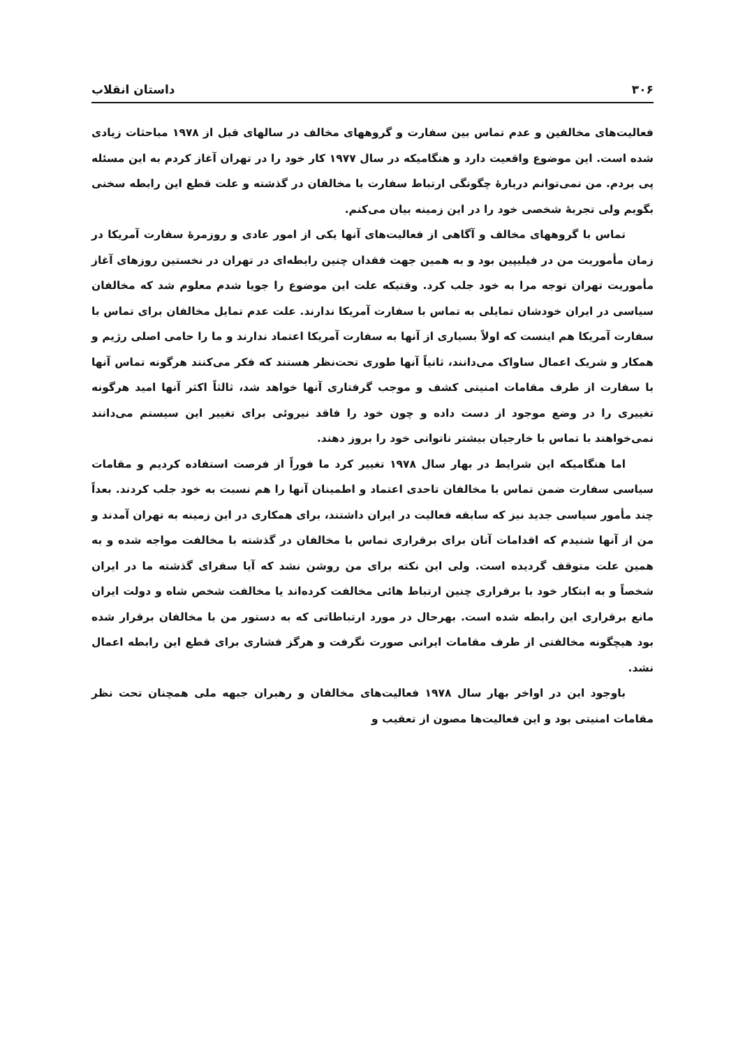۳۰۶ داستان انقلاب
فعالیت‌های مخالفین و عدم تماس بین سفارت و گروههای مخالف در سالهای قبل از ۱۹۷۸ مباحثات زیادی شده است. این موضوع واقعیت دارد و هنگامیکه در سال ۱۹۷۷ کار خود را در تهران آغاز کردم به این مسئله پی بردم. من نمی‌توانم دربارهٔ چگونگی ارتباط سفارت با مخالفان در گذشته و علت قطع این رابطه سخنی بگویم ولی تجربهٔ شخصی خود را در این زمینه بیان می‌کنم.
تماس با گروههای مخالف و آگاهی از فعالیت‌های آنها یکی از امور عادی و روزمرهٔ سفارت آمریکا در زمان مأموریت من در فیلیپین بود و به همین جهت فقدان چنین رابطه‌ای در تهران در نخستین روزهای آغاز مأموریت تهران توجه مرا به خود جلب کرد. وقتیکه علت این موضوع را جویا شدم معلوم شد که مخالفان سیاسی در ایران خودشان تمایلی به تماس با سفارت آمریکا ندارند. علت عدم تمایل مخالفان برای تماس با سفارت آمریکا هم اینست که اولاً بسیاری از آنها به سفارت آمریکا اعتماد ندارند و ما را حامی اصلی رژیم و همکار و شریک اعمال ساواک می‌دانند، ثانیاً آنها طوری تحت‌نظر هستند که فکر می‌کنند هرگونه تماس آنها با سفارت از طرف مقامات امنیتی کشف و موجب گرفتاری آنها خواهد شد، ثالثاً اکثر آنها امید هرگونه تغییری را در وضع موجود از دست داده و چون خود را فاقد نیروئی برای تغییر این سیستم می‌دانند نمی‌خواهند با تماس با خارجیان بیشتر ناتوانی خود را بروز دهند.
اما هنگامیکه این شرایط در بهار سال ۱۹۷۸ تغییر کرد ما فوراً از فرصت استفاده کردیم و مقامات سیاسی سفارت ضمن تماس با مخالفان تاحدی اعتماد و اطمینان آنها را هم نسبت به خود جلب کردند. بعداً چند مأمور سیاسی جدید نیز که سابقه فعالیت در ایران داشتند، برای همکاری در این زمینه به تهران آمدند و من از آنها شنیدم که اقدامات آنان برای برقراری تماس با مخالفان در گذشته با مخالفت مواجه شده و به همین علت متوقف گردیده است. ولی این نکته برای من روشن نشد که آیا سفرای گذشته ما در ایران شخصاً و به ابتکار خود با برقراری چنین ارتباط هائی مخالفت کرده‌اند یا مخالفت شخص شاه و دولت ایران مانع برقراری این رابطه شده است. بهرحال در مورد ارتباطاتی که به دستور من با مخالفان برقرار شده بود هیچگونه مخالفتی از طرف مقامات ایرانی صورت نگرفت و هرگز فشاری برای قطع این رابطه اعمال نشد.
باوجود این در اواخر بهار سال ۱۹۷۸ فعالیت‌های مخالفان و رهبران جبهه ملی همچنان تحت نظر مقامات امنیتی بود و این فعالیت‌ها مصون از تعقیب و